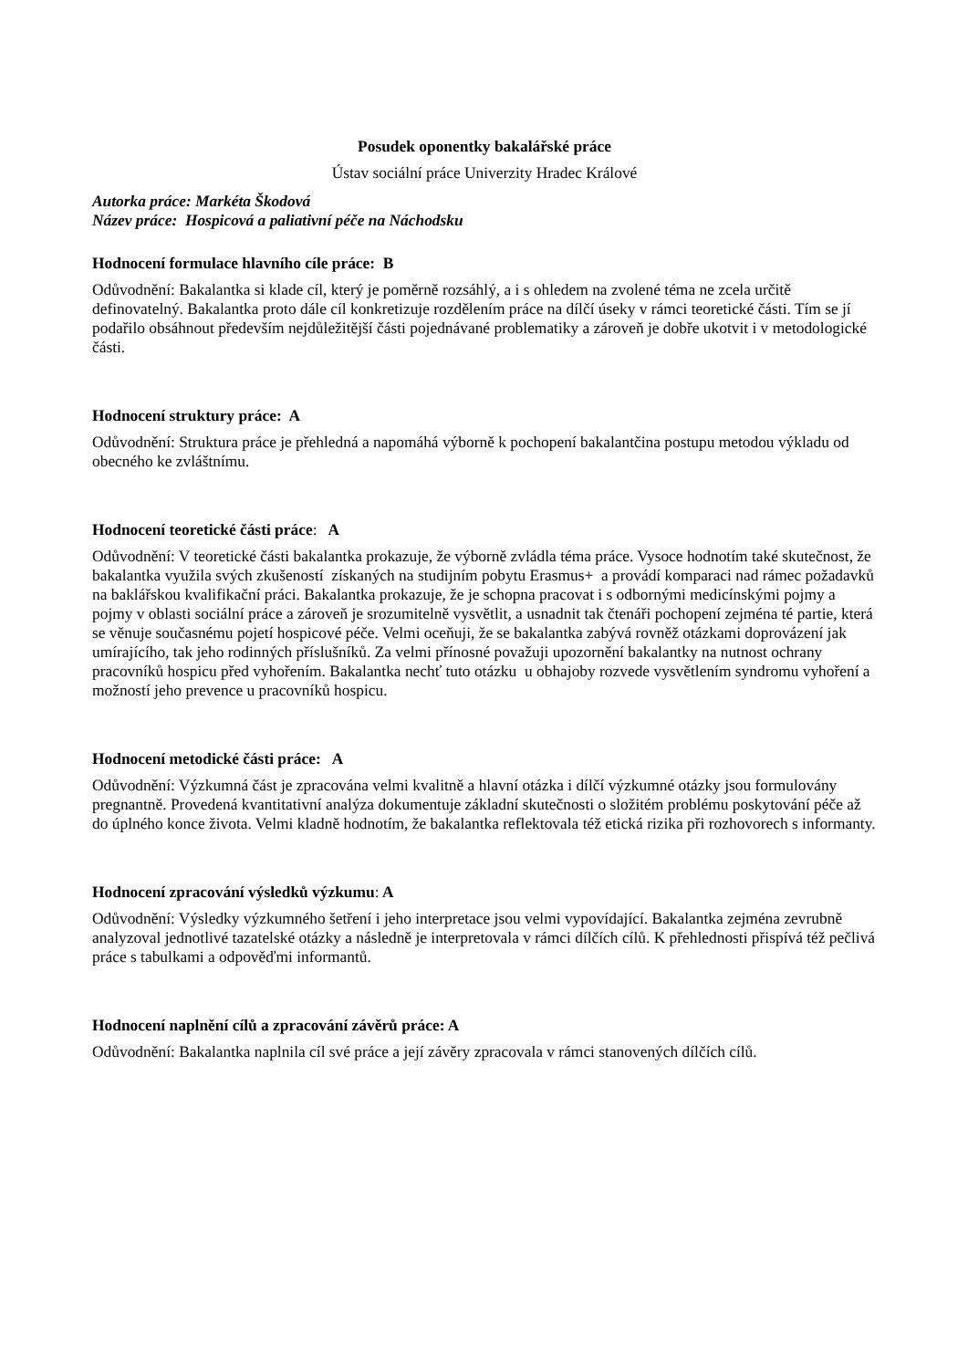Posudek oponentky bakalářské práce
Ústav sociální práce Univerzity Hradec Králové
Autorka práce: Markéta Škodová
Název práce: Hospicová a paliativní péče na Náchodsku
Hodnocení formulace hlavního cíle práce: B
Odůvodnění: Bakalantka si klade cíl, který je poměrně rozsáhlý, a i s ohledem na zvolené téma ne zcela určitě definovatelný. Bakalantka proto dále cíl konkretizuje rozdělením práce na dílčí úseky v rámci teoretické části. Tím se jí podařilo obsáhnout především nejdůležitější části pojednávané problematiky a zároveň je dobře ukotvit i v metodologické části.
Hodnocení struktury práce: A
Odůvodnění: Struktura práce je přehledná a napomáhá výborně k pochopení bakalantčina postupu metodou výkladu od obecného ke zvláštnímu.
Hodnocení teoretické části práce: A
Odůvodnění: V teoretické části bakalantka prokazuje, že výborně zvládla téma práce. Vysoce hodnotím také skutečnost, že bakalantka využila svých zkušeností získaných na studijním pobytu Erasmus+ a provádí komparaci nad rámec požadavků na baklářskou kvalifikační práci. Bakalantka prokazuje, že je schopna pracovat i s odbornými medicínskými pojmy a pojmy v oblasti sociální práce a zároveň je srozumitelně vysvětlit, a usnadnit tak čtenáři pochopení zejména té partie, která se věnuje současnému pojetí hospicové péče. Velmi oceňuji, že se bakalantka zabývá rovněž otázkami doprovázení jak umírajícího, tak jeho rodinných příslušníků. Za velmi přínosné považuji upozornění bakalantky na nutnost ochrany pracovníků hospicu před vyhořením. Bakalantka nechť tuto otázku u obhajoby rozvede vysvětlením syndromu vyhoření a možností jeho prevence u pracovníků hospicu.
Hodnocení metodické části práce: A
Odůvodnění: Výzkumná část je zpracována velmi kvalitně a hlavní otázka i dílčí výzkumné otázky jsou formulovány pregnantně. Provedená kvantitativní analýza dokumentuje základní skutečnosti o složitém problému poskytování péče až do úplného konce života. Velmi kladně hodnotím, že bakalantka reflektovala též etická rizika při rozhovorech s informanty.
Hodnocení zpracování výsledků výzkumu: A
Odůvodnění: Výsledky výzkumného šetření i jeho interpretace jsou velmi vypovídající. Bakalantka zejména zevrubně analyzoval jednotlivé tazatelské otázky a následně je interpretovala v rámci dílčích cílů. K přehlednosti přispívá též pečlivá práce s tabulkami a odpověďmi informantů.
Hodnocení naplnění cílů a zpracování závěrů práce: A
Odůvodnění: Bakalantka naplnila cíl své práce a její závěry zpracovala v rámci stanovených dílčích cílů.